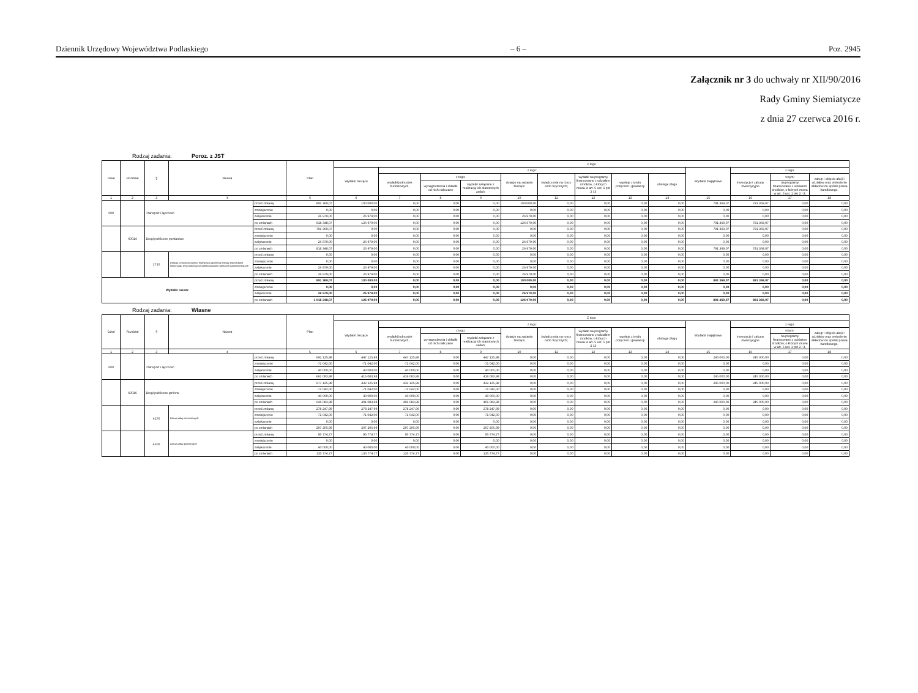Dziennik Urzędowy Województwa Podlaskiego – 6 – Poz. 2945
Załącznik nr 3 do uchwały nr XII/90/2016
Rady Gminy Siemiatycze
z dnia 27 czerwca 2016 r.
Rodzaj zadania: Poroz. z JST
| Dział | Rozdział | § | Nazwa | | Plan | Z tego | | | | | | | | | | | | |
| --- | --- | --- | --- | --- | --- | --- | --- | --- | --- | --- | --- | --- | --- | --- | --- | --- | --- | --- |
| | | | | | | Wydatki bieżące | z tego: | | | | | | | | Wydatki majątkowe | z tego: | | |
| | | | | | | | wydatki jednostek budżetowych, | z tego: | | dotacje na zadania bieżące | świadczenia na rzecz osób fizycznych; | wydatki na programy finansowane z udziałem środków, o których mowa w art. 5 ust. 1 pkt 2 i 3 | wypłaty z tytułu poręczeń i gwarancji | obsługa długu | | inwestycje i zakupy inwestycyjne | w tym: | zakup i objęcie akcji i udziałów oraz wniesienie wkładów do spółek prawa handlowego. |
| | | | | | | | | wynagrodzenia i składki od nich naliczane | wydatki związane z realizacją ich statutowych zadań; | | | | | | | | na programy finansowane z udziałem środków, o których mowa w art. 5 ust. 1 pkt 2 i 3, | |
| 1 | 2 | 3 | 4 | | 5 | 6 | 7 | 8 | 9 | 10 | 11 | 12 | 13 | 14 | 15 | 16 | 17 | 18 |
| 600 | | Transport i łączność | | przed zmianą | 891 369,07 | 100 000,00 | 0,00 | 0,00 | 0,00 | 100 000,00 | 0,00 | 0,00 | 0,00 | 0,00 | 791 369,07 | 791 369,07 | 0,00 | 0,00 |
| | | | | zmniejszenie | 0,00 | 0,00 | 0,00 | 0,00 | 0,00 | 0,00 | 0,00 | 0,00 | 0,00 | 0,00 | 0,00 | 0,00 | 0,00 | 0,00 |
| | | | | zwiększenie | 26 979,00 | 26 979,00 | 0,00 | 0,00 | 0,00 | 26 979,00 | 0,00 | 0,00 | 0,00 | 0,00 | 0,00 | 0,00 | 0,00 | 0,00 |
| | | | | po zmianach | 918 348,07 | 126 979,00 | 0,00 | 0,00 | 0,00 | 126 979,00 | 0,00 | 0,00 | 0,00 | 0,00 | 791 369,07 | 791 369,07 | 0,00 | 0,00 |
| | 60014 | Drogi publiczne powiatowe | | przed zmianą | 791 369,07 | 0,00 | 0,00 | 0,00 | 0,00 | 0,00 | 0,00 | 0,00 | 0,00 | 0,00 | 791 369,07 | 791 369,07 | 0,00 | 0,00 |
| | | | | zmniejszenie | 0,00 | 0,00 | 0,00 | 0,00 | 0,00 | 0,00 | 0,00 | 0,00 | 0,00 | 0,00 | 0,00 | 0,00 | 0,00 | 0,00 |
| | | | | zwiększenie | 26 979,00 | 26 979,00 | 0,00 | 0,00 | 0,00 | 26 979,00 | 0,00 | 0,00 | 0,00 | 0,00 | 0,00 | 0,00 | 0,00 | 0,00 |
| | | | | po zmianach | 818 348,07 | 26 979,00 | 0,00 | 0,00 | 0,00 | 26 979,00 | 0,00 | 0,00 | 0,00 | 0,00 | 791 369,07 | 791 369,07 | 0,00 | 0,00 |
| | | 2710 | Dotacja celowa na pomoc finansową udzielaną między jednostkami samorządu terytorialnego na dofinansowanie własnych zadań bieżących | przed zmianą | 0,00 | 0,00 | 0,00 | 0,00 | 0,00 | 0,00 | 0,00 | 0,00 | 0,00 | 0,00 | 0,00 | 0,00 | 0,00 | 0,00 |
| | | | | zmniejszenie | 0,00 | 0,00 | 0,00 | 0,00 | 0,00 | 0,00 | 0,00 | 0,00 | 0,00 | 0,00 | 0,00 | 0,00 | 0,00 | 0,00 |
| | | | | zwiększenie | 26 979,00 | 26 979,00 | 0,00 | 0,00 | 0,00 | 26 979,00 | 0,00 | 0,00 | 0,00 | 0,00 | 0,00 | 0,00 | 0,00 | 0,00 |
| | | | | po zmianach | 26 979,00 | 26 979,00 | 0,00 | 0,00 | 0,00 | 26 979,00 | 0,00 | 0,00 | 0,00 | 0,00 | 0,00 | 0,00 | 0,00 | 0,00 |
| Wydatki razem: | | | | przed zmianą | 891 369,07 | 100 000,00 | 0,00 | 0,00 | 0,00 | 100 000,00 | 0,00 | 0,00 | 0,00 | 0,00 | 891 369,07 | 891 369,07 | 0,00 | 0,00 |
| | | | | zmniejszenie | 0,00 | 0,00 | 0,00 | 0,00 | 0,00 | 0,00 | 0,00 | 0,00 | 0,00 | 0,00 | 0,00 | 0,00 | 0,00 | 0,00 |
| | | | | zwiększenie | 26 979,00 | 26 979,00 | 0,00 | 0,00 | 0,00 | 26 979,00 | 0,00 | 0,00 | 0,00 | 0,00 | 0,00 | 0,00 | 0,00 | 0,00 |
| | | | | po zmianach | 1 018 348,07 | 126 979,00 | 0,00 | 0,00 | 0,00 | 126 979,00 | 0,00 | 0,00 | 0,00 | 0,00 | 891 369,07 | 891 369,07 | 0,00 | 0,00 |
Rodzaj zadania: Własne
| Dział | Rozdział | § | Nazwa | | Plan | Z tego | | | | | | | | | | | | |
| --- | --- | --- | --- | --- | --- | --- | --- | --- | --- | --- | --- | --- | --- | --- | --- | --- | --- | --- |
| | | | | | | Wydatki bieżące | z tego: | | | | | | | | Wydatki majątkowe | z tego: | | |
| | | | | | | | wydatki jednostek budżetowych, | z tego: | | dotacje na zadania bieżące | świadczenia na rzecz osób fizycznych; | wydatki na programy finansowane z udziałem środków, o których mowa w art. 5 ust. 1 pkt 2 i 3 | wypłaty z tytułu poręczeń i gwarancji | obsługa długu | | inwestycje i zakupy inwestycyjne | w tym: | zakup i objęcie akcji i udziałów oraz wniesienie wkładów do spółek prawa handlowego. |
| | | | | | | | | wynagrodzenia i składki od nich naliczane | wydatki związane z realizacją ich statutowych zadań; | | | | | | | | na programy finansowane z udziałem środków, o których mowa w art. 5 ust. 1 pkt 2 i 3, | |
| 1 | 2 | 3 | 4 | | 5 | 6 | 7 | 8 | 9 | 10 | 11 | 12 | 13 | 14 | 15 | 16 | 17 | 18 |
| 600 | | Transport i łączność | | przed zmianą | 692 125,98 | 447 125,98 | 447 125,98 | 0,00 | 447 125,98 | 0,00 | 0,00 | 0,00 | 0,00 | 0,00 | 245 000,00 | 245 000,00 | 0,00 | 0,00 |
| | | | | zmniejszenie | -71 042,00 | -71 042,00 | -71 042,00 | 0,00 | -71 042,00 | 0,00 | 0,00 | 0,00 | 0,00 | 0,00 | 0,00 | 0,00 | 0,00 | 0,00 |
| | | | | zwiększenie | 40 000,00 | 40 000,00 | 40 000,00 | 0,00 | 40 000,00 | 0,00 | 0,00 | 0,00 | 0,00 | 0,00 | 0,00 | 0,00 | 0,00 | 0,00 |
| | | | | po zmianach | 661 083,98 | 416 083,98 | 416 083,98 | 0,00 | 416 083,98 | 0,00 | 0,00 | 0,00 | 0,00 | 0,00 | 245 000,00 | 245 000,00 | 0,00 | 0,00 |
| | 60016 | Drogi publiczne gminne | | przed zmianą | 677 125,98 | 432 125,98 | 432 125,98 | 0,00 | 432 125,98 | 0,00 | 0,00 | 0,00 | 0,00 | 0,00 | 245 000,00 | 245 000,00 | 0,00 | 0,00 |
| | | | | zmniejszenie | -71 042,00 | -71 042,00 | -71 042,00 | 0,00 | -71 042,00 | 0,00 | 0,00 | 0,00 | 0,00 | 0,00 | 0,00 | 0,00 | 0,00 | 0,00 |
| | | | | zwiększenie | 40 000,00 | 40 000,00 | 40 000,00 | 0,00 | 40 000,00 | 0,00 | 0,00 | 0,00 | 0,00 | 0,00 | 0,00 | 0,00 | 0,00 | 0,00 |
| | | | | po zmianach | 646 083,98 | 401 083,98 | 401 083,98 | 0,00 | 401 083,98 | 0,00 | 0,00 | 0,00 | 0,00 | 0,00 | 245 000,00 | 245 000,00 | 0,00 | 0,00 |
| | | 4270 | Zakup usług remontowych | przed zmianą | 278 247,99 | 278 247,99 | 278 247,99 | 0,00 | 278 247,99 | 0,00 | 0,00 | 0,00 | 0,00 | 0,00 | 0,00 | 0,00 | 0,00 | 0,00 |
| | | | | zmniejszenie | -71 042,00 | -71 042,00 | -71 042,00 | 0,00 | -71 042,00 | 0,00 | 0,00 | 0,00 | 0,00 | 0,00 | 0,00 | 0,00 | 0,00 | 0,00 |
| | | | | zwiększenie | 0,00 | 0,00 | 0,00 | 0,00 | 0,00 | 0,00 | 0,00 | 0,00 | 0,00 | 0,00 | 0,00 | 0,00 | 0,00 | 0,00 |
| | | | | po zmianach | 207 205,99 | 207 205,99 | 207 205,99 | 0,00 | 207 205,99 | 0,00 | 0,00 | 0,00 | 0,00 | 0,00 | 0,00 | 0,00 | 0,00 | 0,00 |
| | | 4300 | Zakup usług pozostałych | przed zmianą | 95 774,77 | 95 774,77 | 95 774,77 | 0,00 | 95 774,77 | 0,00 | 0,00 | 0,00 | 0,00 | 0,00 | 0,00 | 0,00 | 0,00 | 0,00 |
| | | | | zmniejszenie | 0,00 | 0,00 | 0,00 | 0,00 | 0,00 | 0,00 | 0,00 | 0,00 | 0,00 | 0,00 | 0,00 | 0,00 | 0,00 | 0,00 |
| | | | | zwiększenie | 40 000,00 | 40 000,00 | 40 000,00 | 0,00 | 40 000,00 | 0,00 | 0,00 | 0,00 | 0,00 | 0,00 | 0,00 | 0,00 | 0,00 | 0,00 |
| | | | | po zmianach | 135 774,77 | 135 774,77 | 135 774,77 | 0,00 | 135 774,77 | 0,00 | 0,00 | 0,00 | 0,00 | 0,00 | 0,00 | 0,00 | 0,00 | 0,00 |